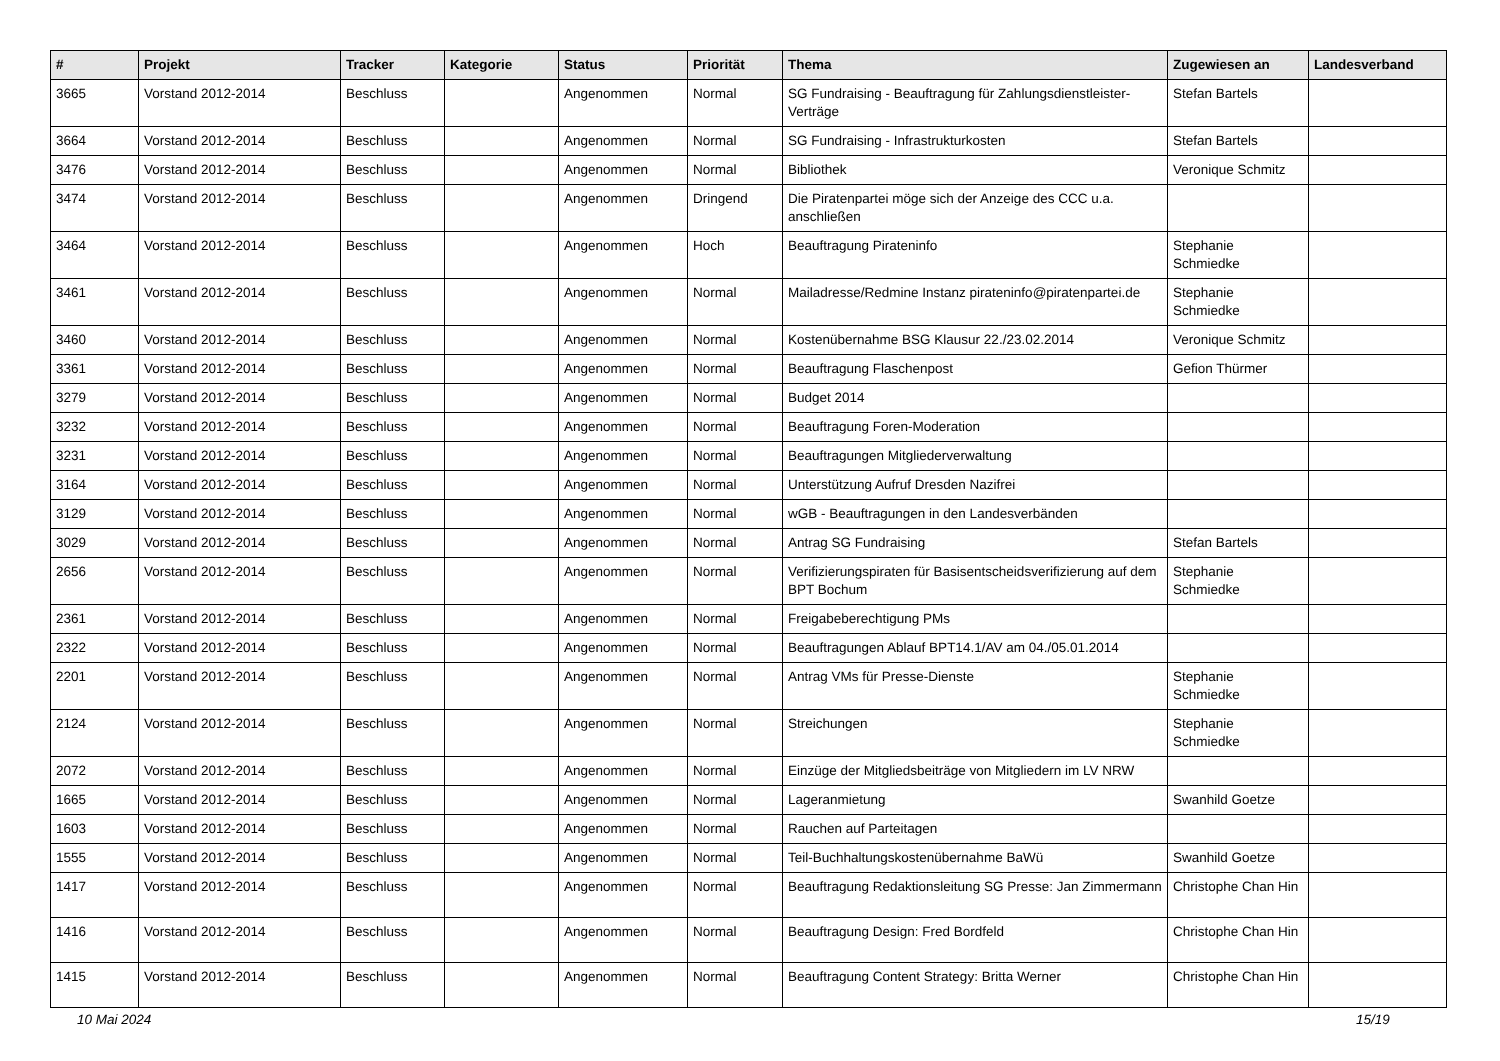| # | Projekt | Tracker | Kategorie | Status | Priorität | Thema | Zugewiesen an | Landesverband |
| --- | --- | --- | --- | --- | --- | --- | --- | --- |
| 3665 | Vorstand 2012-2014 | Beschluss | | Angenommen | Normal | SG Fundraising - Beauftragung für Zahlungsdienstleister-Verträge | Stefan Bartels | |
| 3664 | Vorstand 2012-2014 | Beschluss | | Angenommen | Normal | SG Fundraising - Infrastrukturkosten | Stefan Bartels | |
| 3476 | Vorstand 2012-2014 | Beschluss | | Angenommen | Normal | Bibliothek | Veronique Schmitz | |
| 3474 | Vorstand 2012-2014 | Beschluss | | Angenommen | Dringend | Die Piratenpartei möge sich der Anzeige des CCC u.a. anschließen | | |
| 3464 | Vorstand 2012-2014 | Beschluss | | Angenommen | Hoch | Beauftragung Pirateninfo | Stephanie Schmiedke | |
| 3461 | Vorstand 2012-2014 | Beschluss | | Angenommen | Normal | Mailadresse/Redmine Instanz pirateninfo@piratenpartei.de | Stephanie Schmiedke | |
| 3460 | Vorstand 2012-2014 | Beschluss | | Angenommen | Normal | Kostenübernahme BSG Klausur 22./23.02.2014 | Veronique Schmitz | |
| 3361 | Vorstand 2012-2014 | Beschluss | | Angenommen | Normal | Beauftragung Flaschenpost | Gefion Thürmer | |
| 3279 | Vorstand 2012-2014 | Beschluss | | Angenommen | Normal | Budget 2014 | | |
| 3232 | Vorstand 2012-2014 | Beschluss | | Angenommen | Normal | Beauftragung Foren-Moderation | | |
| 3231 | Vorstand 2012-2014 | Beschluss | | Angenommen | Normal | Beauftragungen Mitgliederverwaltung | | |
| 3164 | Vorstand 2012-2014 | Beschluss | | Angenommen | Normal | Unterstützung Aufruf Dresden Nazifrei | | |
| 3129 | Vorstand 2012-2014 | Beschluss | | Angenommen | Normal | wGB - Beauftragungen in den Landesverbänden | | |
| 3029 | Vorstand 2012-2014 | Beschluss | | Angenommen | Normal | Antrag SG Fundraising | Stefan Bartels | |
| 2656 | Vorstand 2012-2014 | Beschluss | | Angenommen | Normal | Verifizierungspiraten für Basisentscheidsverifizierung auf dem BPT Bochum | Stephanie Schmiedke | |
| 2361 | Vorstand 2012-2014 | Beschluss | | Angenommen | Normal | Freigabeberechtigung PMs | | |
| 2322 | Vorstand 2012-2014 | Beschluss | | Angenommen | Normal | Beauftragungen Ablauf BPT14.1/AV am 04./05.01.2014 | | |
| 2201 | Vorstand 2012-2014 | Beschluss | | Angenommen | Normal | Antrag VMs für Presse-Dienste | Stephanie Schmiedke | |
| 2124 | Vorstand 2012-2014 | Beschluss | | Angenommen | Normal | Streichungen | Stephanie Schmiedke | |
| 2072 | Vorstand 2012-2014 | Beschluss | | Angenommen | Normal | Einzüge der Mitgliedsbeiträge von Mitgliedern im LV NRW | | |
| 1665 | Vorstand 2012-2014 | Beschluss | | Angenommen | Normal | Lageranmietung | Swanhild Goetze | |
| 1603 | Vorstand 2012-2014 | Beschluss | | Angenommen | Normal | Rauchen auf Parteitagen | | |
| 1555 | Vorstand 2012-2014 | Beschluss | | Angenommen | Normal | Teil-Buchhaltungskostenübernahme BaWü | Swanhild Goetze | |
| 1417 | Vorstand 2012-2014 | Beschluss | | Angenommen | Normal | Beauftragung Redaktionsleitung SG Presse: Jan Zimmermann | Christophe Chan Hin | |
| 1416 | Vorstand 2012-2014 | Beschluss | | Angenommen | Normal | Beauftragung Design: Fred Bordfeld | Christophe Chan Hin | |
| 1415 | Vorstand 2012-2014 | Beschluss | | Angenommen | Normal | Beauftragung Content Strategy: Britta Werner | Christophe Chan Hin | |
10 Mai 2024 15/19